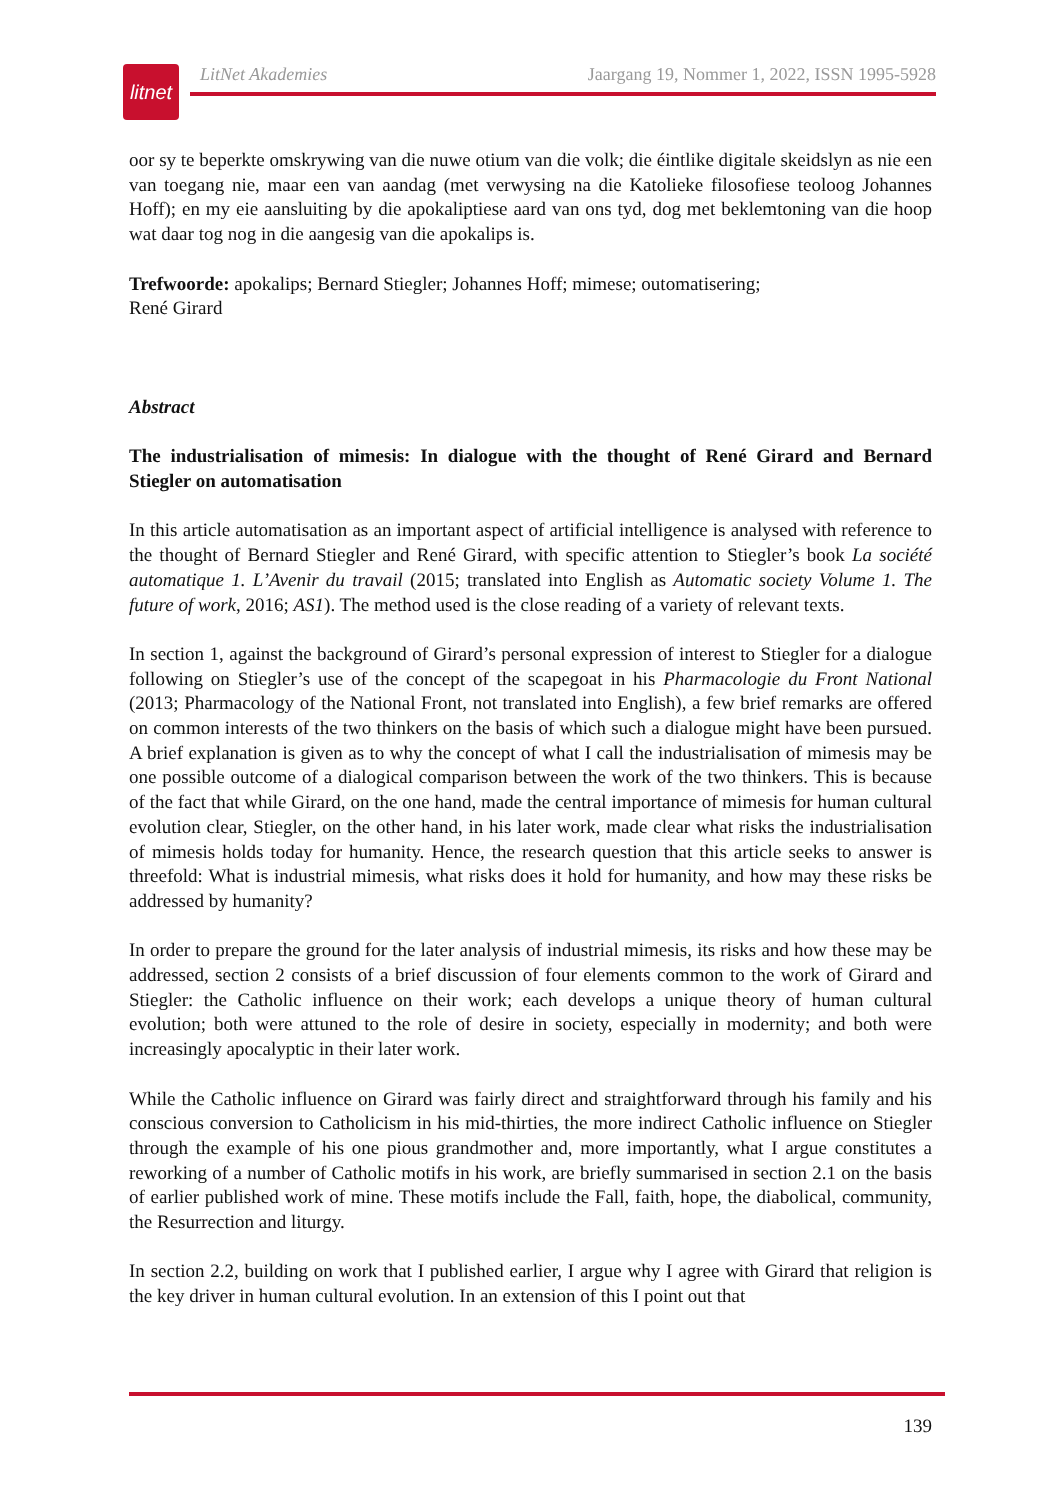litnet
LitNet Akademies Jaargang 19, Nommer 1, 2022, ISSN 1995-5928
oor sy te beperkte omskrywing van die nuwe otium van die volk; die éintlike digitale skeidslyn as nie een van toegang nie, maar een van aandag (met verwysing na die Katolieke filosofiese teoloog Johannes Hoff); en my eie aansluiting by die apokaliptiese aard van ons tyd, dog met beklemtoning van die hoop wat daar tog nog in die aangesig van die apokalips is.
Trefwoorde: apokalips; Bernard Stiegler; Johannes Hoff; mimese; outomatisering;
René Girard
Abstract
The industrialisation of mimesis: In dialogue with the thought of René Girard and Bernard Stiegler on automatisation
In this article automatisation as an important aspect of artificial intelligence is analysed with reference to the thought of Bernard Stiegler and René Girard, with specific attention to Stiegler’s book La société automatique 1. L’Avenir du travail (2015; translated into English as Automatic society Volume 1. The future of work, 2016; AS1). The method used is the close reading of a variety of relevant texts.
In section 1, against the background of Girard’s personal expression of interest to Stiegler for a dialogue following on Stiegler’s use of the concept of the scapegoat in his Pharmacologie du Front National (2013; Pharmacology of the National Front, not translated into English), a few brief remarks are offered on common interests of the two thinkers on the basis of which such a dialogue might have been pursued. A brief explanation is given as to why the concept of what I call the industrialisation of mimesis may be one possible outcome of a dialogical comparison between the work of the two thinkers. This is because of the fact that while Girard, on the one hand, made the central importance of mimesis for human cultural evolution clear, Stiegler, on the other hand, in his later work, made clear what risks the industrialisation of mimesis holds today for humanity. Hence, the research question that this article seeks to answer is threefold: What is industrial mimesis, what risks does it hold for humanity, and how may these risks be addressed by humanity?
In order to prepare the ground for the later analysis of industrial mimesis, its risks and how these may be addressed, section 2 consists of a brief discussion of four elements common to the work of Girard and Stiegler: the Catholic influence on their work; each develops a unique theory of human cultural evolution; both were attuned to the role of desire in society, especially in modernity; and both were increasingly apocalyptic in their later work.
While the Catholic influence on Girard was fairly direct and straightforward through his family and his conscious conversion to Catholicism in his mid-thirties, the more indirect Catholic influence on Stiegler through the example of his one pious grandmother and, more importantly, what I argue constitutes a reworking of a number of Catholic motifs in his work, are briefly summarised in section 2.1 on the basis of earlier published work of mine. These motifs include the Fall, faith, hope, the diabolical, community, the Resurrection and liturgy.
In section 2.2, building on work that I published earlier, I argue why I agree with Girard that religion is the key driver in human cultural evolution. In an extension of this I point out that
139